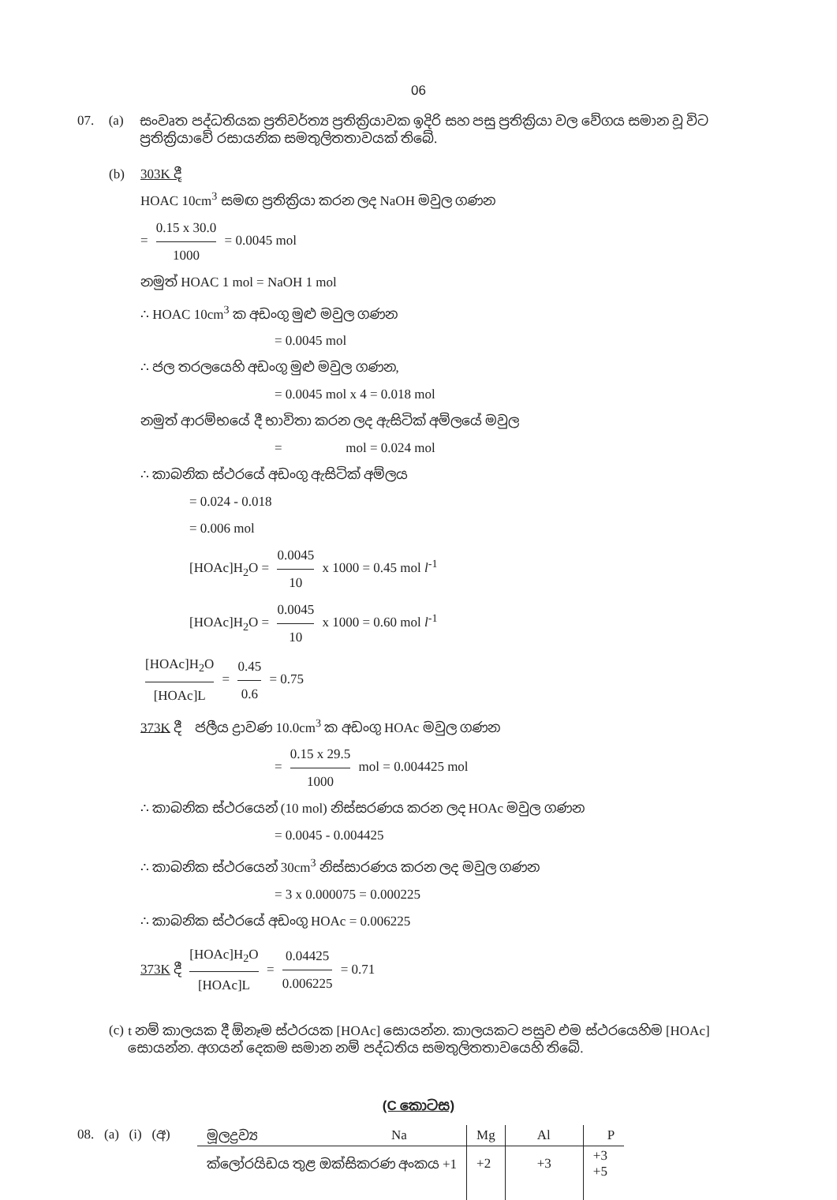06
07. (a)
සංවෘත පද්ධතියක ප්‍රතිවර්ත්‍ය ප්‍රතික්‍රියාවක ඉදිරි සහ පසු ප්‍රතික්‍රියා වල වේගය සමාන වූ විට ප්‍රතික්‍රියාවේ රසායනික සමතුලිතතාවයක් තිබේ.
(b) 303K දී
HOAC 10cm<sup>3</sup> සමඟ ප්‍රතික්‍රියා කරන ලද NaOH මවුල ගණන
= 0.15 x 30.0 1000 = 0.0045 mol
නමුත් HOAC 1 mol = NaOH 1 mol
∴ HOAC 10cm<sup>3</sup> ක අඩංගු මුළු මවුල ගණන
= 0.0045 mol
∴ ජල තරලයෙහි අඩංගු මුළු මවුල ගණන,
= 0.0045 mol x 4 = 0.018 mol
නමුත් ආරම්භයේ දී භාවිතා කරන ලද ඇසිටික් අම්ලයේ මවුල
= mol = 0.024 mol
∴ කාබනික ස්ථරයේ අඩංගු ඇසිටික් අම්ලය
= 0.024 - 0.018
= 0.006 mol
[HOAc]H<sub>2</sub>O = 0.0045 10 x 1000 = 0.45 mol l<sup>-1</sup>
[HOAc]H<sub>2</sub>O = 0.0045 10 x 1000 = 0.60 mol l<sup>-1</sup>
[HOAc]H<sub>2</sub>O [HOAc]L = 0.45 0.6 = 0.75
373K දී ජලීය ද්‍රාවණ 10.0cm<sup>3</sup> ක අඩංගු HOAc මවුල ගණන
= 0.15 x 29.5 1000 mol = 0.004425 mol
∴ කාබනික ස්ථරයෙන් (10 mol) නිස්සරණය කරන ලද HOAc මවුල ගණන
= 0.0045 - 0.004425
∴ කාබනික ස්ථරයෙන් 30cm<sup>3</sup> නිස්සාරණය කරන ලද මවුල ගණන
= 3 x 0.000075 = 0.000225
∴ කාබනික ස්ථරයේ අඩංගු HOAc = 0.006225
373K දී [HOAc]H<sub>2</sub>O [HOAc]L = 0.04425 0.006225 = 0.71
(c)
t නම් කාලයක දී ඕනෑම ස්ථරයක [HOAc] සොයන්න. කාලයකට පසුව එම ස්ථරයෙහිම [HOAc] සොයන්න. අගයන් දෙකම සමාන නම් පද්ධතිය සමතුලිතතාවයෙහි තිබේ.
(C කොටස)
08. (a) (i) (අ)
| මූලද්‍රව්‍ය | Na | Mg | Al | P |
| ක්ලෝරයිඩය තුළ ඔක්සිකරණ අංකය +1 | | +2 | +3 | +3 +5 |